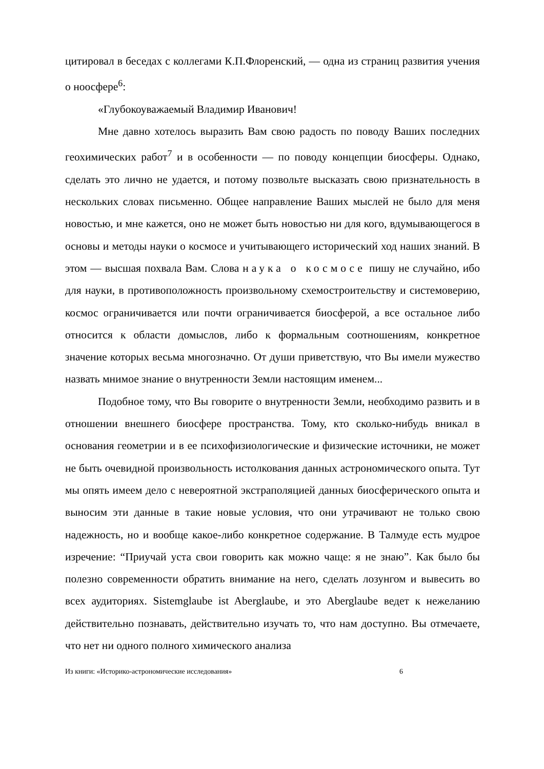цитировал в беседах с коллегами К.П.Флоренский, — одна из страниц развития учения о ноосфере<sup>6</sup>:
«Глубокоуважаемый Владимир Иванович!
Мне давно хотелось выразить Вам свою радость по поводу Ваших последних геохимических работ<sup>7</sup> и в особенности — по поводу концепции биосферы. Однако, сделать это лично не удается, и потому позвольте высказать свою признательность в нескольких словах письменно. Общее направление Ваших мыслей не было для меня новостью, и мне кажется, оно не может быть новостью ни для кого, вдумывающегося в основы и методы науки о космосе и учитывающего исторический ход наших знаний. В этом — высшая похвала Вам. Слова наука о космосе пишу не случайно, ибо для науки, в противоположность произвольному схемостроительству и системоверию, космос ограничивается или почти ограничивается биосферой, а все остальное либо относится к области домыслов, либо к формальным соотношениям, конкретное значение которых весьма многозначно. От души приветствую, что Вы имели мужество назвать мнимое знание о внутренности Земли настоящим именем...
Подобное тому, что Вы говорите о внутренности Земли, необходимо развить и в отношении внешнего биосфере пространства. Тому, кто сколько-нибудь вникал в основания геометрии и в ее психофизиологические и физические источники, не может не быть очевидной произвольность истолкования данных астрономического опыта. Тут мы опять имеем дело с невероятной экстраполяцией данных биосферического опыта и выносим эти данные в такие новые условия, что они утрачивают не только свою надежность, но и вообще какое-либо конкретное содержание. В Талмуде есть мудрое изречение: “Приучай уста свои говорить как можно чаще: я не знаю”. Как было бы полезно современности обратить внимание на него, сделать лозунгом и вывесить во всех аудиториях. Sistemglaube ist Aberglaube, и это Aberglaube ведет к нежеланию действительно познавать, действительно изучать то, что нам доступно. Вы отмечаете, что нет ни одного полного химического анализа
Из книги: «Историко-астрономические исследования» 6